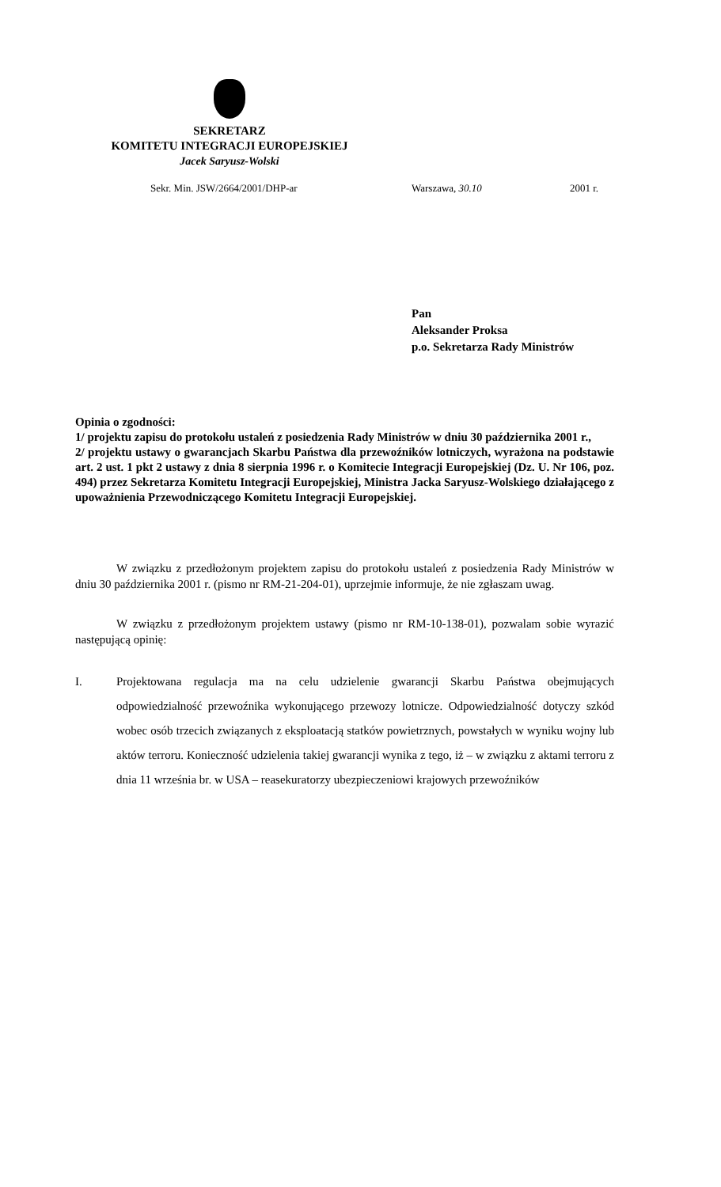SEKRETARZ
KOMITETU INTEGRACJI EUROPEJSKIEJ
Jacek Saryusz-Wolski
Sekr. Min. JSW/2664/2001/DHP-ar Warszawa, 30.10 2001 r.
Pan
Aleksander Proksa
p.o. Sekretarza Rady Ministrów
Opinia o zgodności:
1/ projektu zapisu do protokołu ustaleń z posiedzenia Rady Ministrów w dniu 30 października 2001 r.,
2/ projektu ustawy o gwarancjach Skarbu Państwa dla przewoźników lotniczych, wyrażona na podstawie art. 2 ust. 1 pkt 2 ustawy z dnia 8 sierpnia 1996 r. o Komitecie Integracji Europejskiej (Dz. U. Nr 106, poz. 494) przez Sekretarza Komitetu Integracji Europejskiej, Ministra Jacka Saryusz-Wolskiego działającego z upoważnienia Przewodniczącego Komitetu Integracji Europejskiej.
W związku z przedłożonym projektem zapisu do protokołu ustaleń z posiedzenia Rady Ministrów w dniu 30 października 2001 r. (pismo nr RM-21-204-01), uprzejmie informuje, że nie zgłaszam uwag.
W związku z przedłożonym projektem ustawy (pismo nr RM-10-138-01), pozwalam sobie wyrazić następującą opinię:
I. Projektowana regulacja ma na celu udzielenie gwarancji Skarbu Państwa obejmujących odpowiedzialność przewoźnika wykonującego przewozy lotnicze. Odpowiedzialność dotyczy szkód wobec osób trzecich związanych z eksploatacją statków powietrznych, powstałych w wyniku wojny lub aktów terroru. Konieczność udzielenia takiej gwarancji wynika z tego, iż – w związku z aktami terroru z dnia 11 września br. w USA – reasekuratorzy ubezpieczeniowi krajowych przewoźników